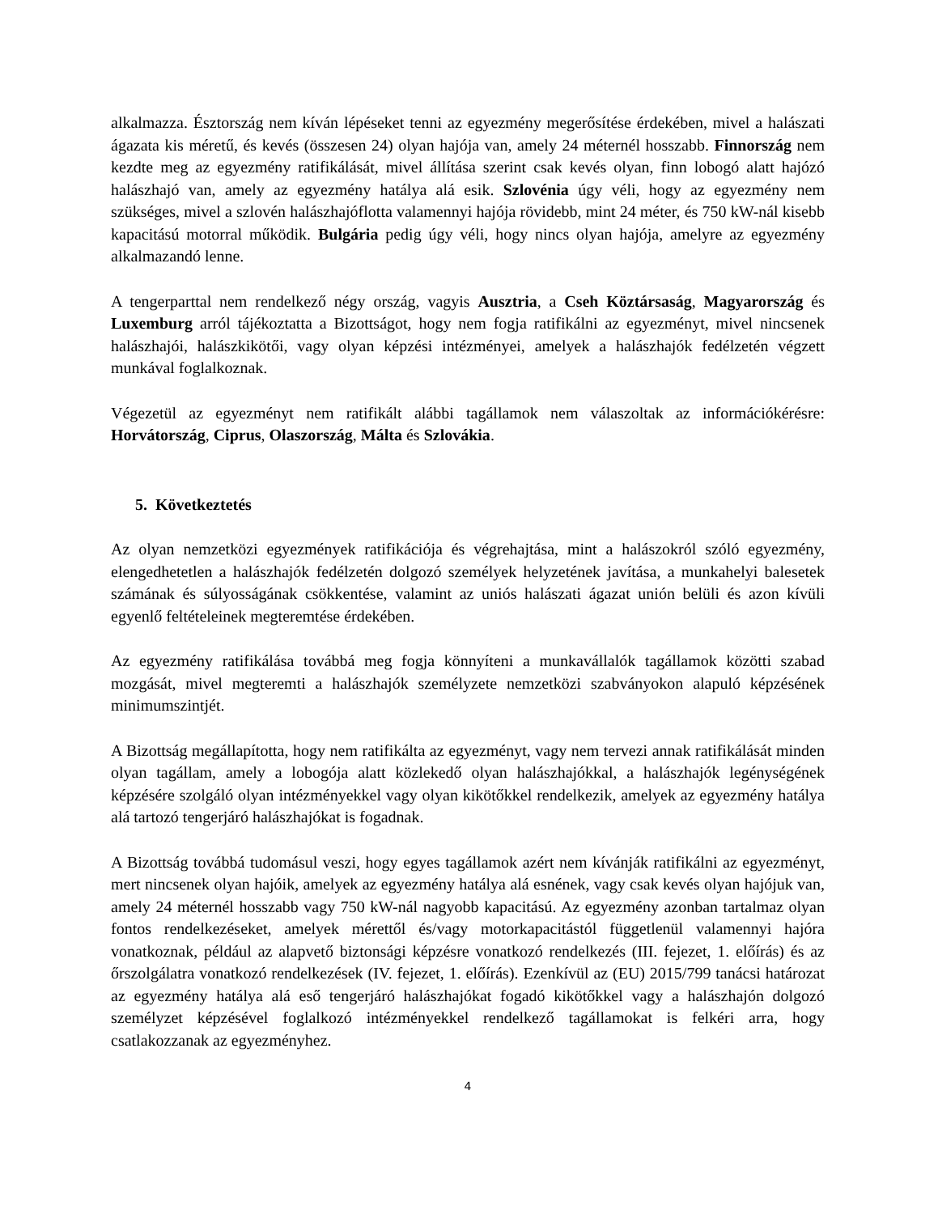alkalmazza. Észtország nem kíván lépéseket tenni az egyezmény megerősítése érdekében, mivel a halászati ágazata kis méretű, és kevés (összesen 24) olyan hajója van, amely 24 méternél hosszabb. Finnország nem kezdte meg az egyezmény ratifikálását, mivel állítása szerint csak kevés olyan, finn lobogó alatt hajózó halászhajó van, amely az egyezmény hatálya alá esik. Szlovénia úgy véli, hogy az egyezmény nem szükséges, mivel a szlovén halászhajóflotta valamennyi hajója rövidebb, mint 24 méter, és 750 kW-nál kisebb kapacitású motorral működik. Bulgária pedig úgy véli, hogy nincs olyan hajója, amelyre az egyezmény alkalmazandó lenne.
A tengerparttal nem rendelkező négy ország, vagyis Ausztria, a Cseh Köztársaság, Magyarország és Luxemburg arról tájékoztatta a Bizottságot, hogy nem fogja ratifikálni az egyezményt, mivel nincsenek halászhajói, halászkikötői, vagy olyan képzési intézményei, amelyek a halászhajók fedélzetén végzett munkával foglalkoznak.
Végezetül az egyezményt nem ratifikált alábbi tagállamok nem válaszoltak az információkérésre: Horvátország, Ciprus, Olaszország, Málta és Szlovákia.
5. Következtetés
Az olyan nemzetközi egyezmények ratifikációja és végrehajtása, mint a halászokról szóló egyezmény, elengedhetetlen a halászhajók fedélzetén dolgozó személyek helyzetének javítása, a munkahelyi balesetek számának és súlyosságának csökkentése, valamint az uniós halászati ágazat unión belüli és azon kívüli egyenlő feltételeinek megteremtése érdekében.
Az egyezmény ratifikálása továbbá meg fogja könnyíteni a munkavállalók tagállamok közötti szabad mozgását, mivel megteremti a halászhajók személyzete nemzetközi szabványokon alapuló képzésének minimumszintjét.
A Bizottság megállapította, hogy nem ratifikálta az egyezményt, vagy nem tervezi annak ratifikálását minden olyan tagállam, amely a lobogója alatt közlekedő olyan halászhajókkal, a halászhajók legénységének képzésére szolgáló olyan intézményekkel vagy olyan kikötőkkel rendelkezik, amelyek az egyezmény hatálya alá tartozó tengerjáró halászhajókat is fogadnak.
A Bizottság továbbá tudomásul veszi, hogy egyes tagállamok azért nem kívánják ratifikálni az egyezményt, mert nincsenek olyan hajóik, amelyek az egyezmény hatálya alá esnének, vagy csak kevés olyan hajójuk van, amely 24 méternél hosszabb vagy 750 kW-nál nagyobb kapacitású. Az egyezmény azonban tartalmaz olyan fontos rendelkezéseket, amelyek mérettől és/vagy motorkapacitástól függetlenül valamennyi hajóra vonatkoznak, például az alapvető biztonsági képzésre vonatkozó rendelkezés (III. fejezet, 1. előírás) és az őrszolgálatra vonatkozó rendelkezések (IV. fejezet, 1. előírás). Ezenkívül az (EU) 2015/799 tanácsi határozat az egyezmény hatálya alá eső tengerjáró halászhajókat fogadó kikötőkkel vagy a halászhajón dolgozó személyzet képzésével foglalkozó intézményekkel rendelkező tagállamokat is felkéri arra, hogy csatlakozzanak az egyezményhez.
4